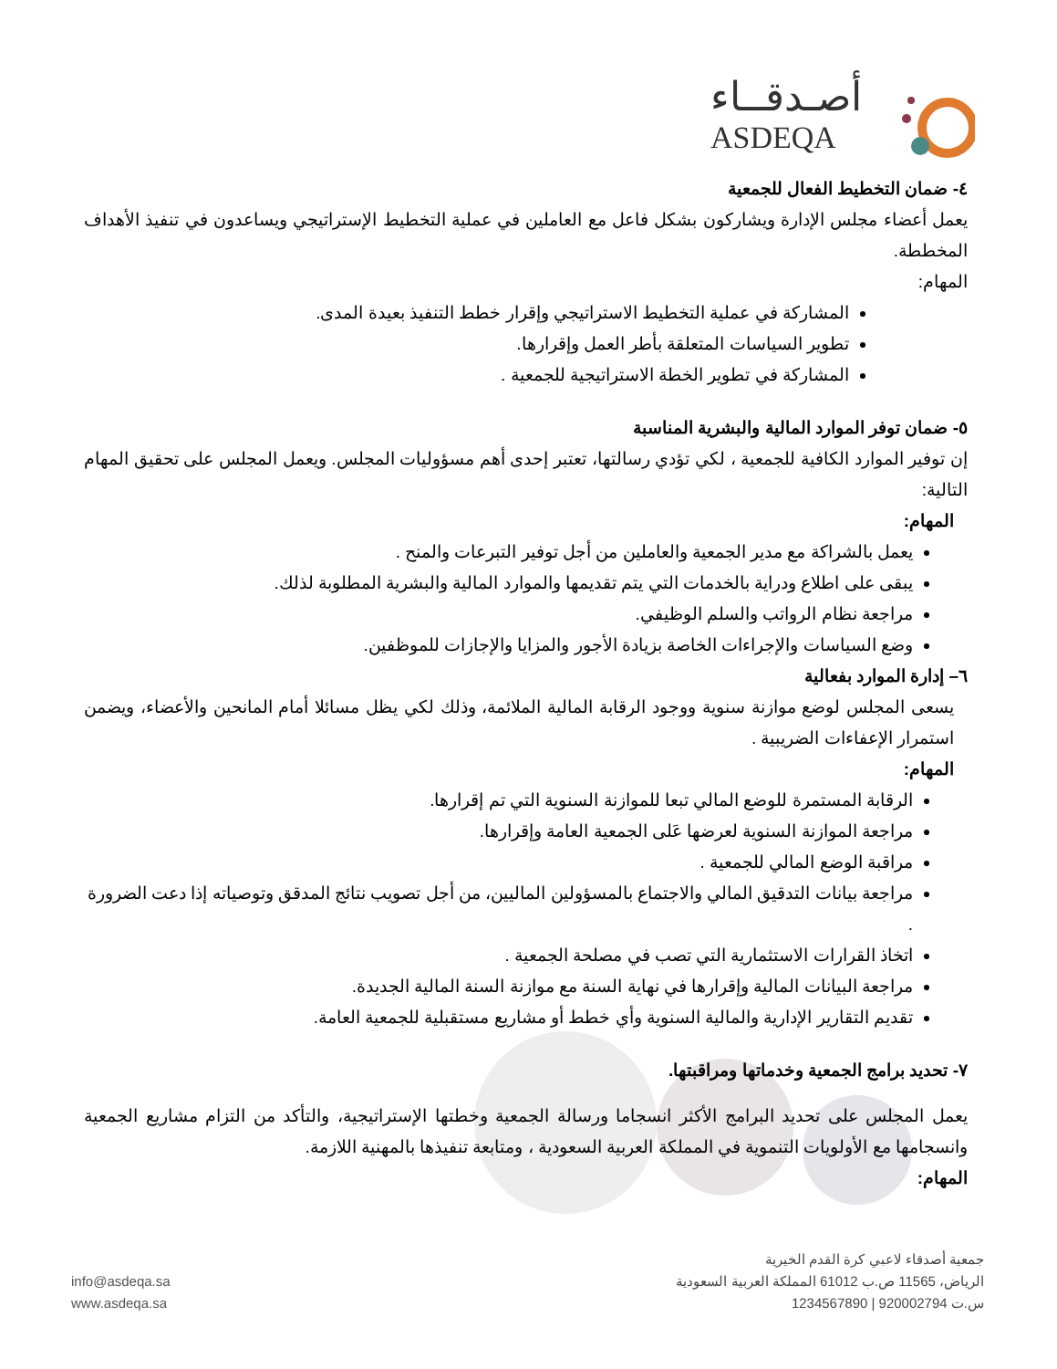أصـدقــاء
ASDEQA
٤- ضمان التخطيط الفعال للجمعية
يعمل أعضاء مجلس الإدارة ويشاركون بشكل فاعل مع العاملين في عملية التخطيط الإستراتيجي ويساعدون في تنفيذ الأهداف المخططة.
المهام:
المشاركة في عملية التخطيط الاستراتيجي وإقرار خطط التنفيذ بعيدة المدى.
تطوير السياسات المتعلقة بأطر العمل وإقرارها.
المشاركة في تطوير الخطة الاستراتيجية للجمعية .
٥- ضمان توفر الموارد المالية والبشرية المناسبة
إن توفير الموارد الكافية للجمعية ، لكي تؤدي رسالتها، تعتبر إحدى أهم مسؤوليات المجلس. ويعمل المجلس على تحقيق المهام التالية:
المهام:
يعمل بالشراكة مع مدير الجمعية والعاملين من أجل توفير التبرعات والمنح .
يبقى على اطلاع ودراية بالخدمات التي يتم تقديمها والموارد المالية والبشرية المطلوبة لذلك.
مراجعة نظام الرواتب والسلم الوظيفي.
وضع السياسات والإجراءات الخاصة بزيادة الأجور والمزايا والإجازات للموظفين.
٦– إدارة الموارد بفعالية
يسعى المجلس لوضع موازنة سنوية ووجود الرقابة المالية الملائمة، وذلك لكي يظل مسائلا أمام المانحين والأعضاء، ويضمن استمرار الإعفاءات الضريبية .
المهام:
الرقابة المستمرة للوضع المالي تبعا للموازنة السنوية التي تم إقرارها.
مراجعة الموازنة السنوية لعرضها عَلى الجمعية العامة وإقرارها.
مراقبة الوضع المالي للجمعية .
مراجعة بيانات التدقيق المالي والاجتماع بالمسؤولين الماليين، من أجل تصويب نتائج المدقق وتوصياته إذا دعت الضرورة .
اتخاذ القرارات الاستثمارية التي تصب في مصلحة الجمعية .
مراجعة البيانات المالية وإقرارها في نهاية السنة مع موازنة السنة المالية الجديدة.
تقديم التقارير الإدارية والمالية السنوية وأي خطط أو مشاريع مستقبلية للجمعية العامة.
٧- تحديد برامج الجمعية وخدماتها ومراقبتها.
يعمل المجلس على تحديد البرامج الأكثر انسجاما ورسالة الجمعية وخطتها الإستراتيجية، والتأكد من التزام مشاريع الجمعية وانسجامها مع الأولويات التنموية في المملكة العربية السعودية ، ومتابعة تنفيذها بالمهنية اللازمة.
المهام:
جمعية أصدقاء لاعبي كرة القدم الخيرية
الرياض، 11565 ص.ب 61012 المملكة العربية السعودية
س.ت 920002794 | 1234567890
info@asdeqa.sa
www.asdeqa.sa